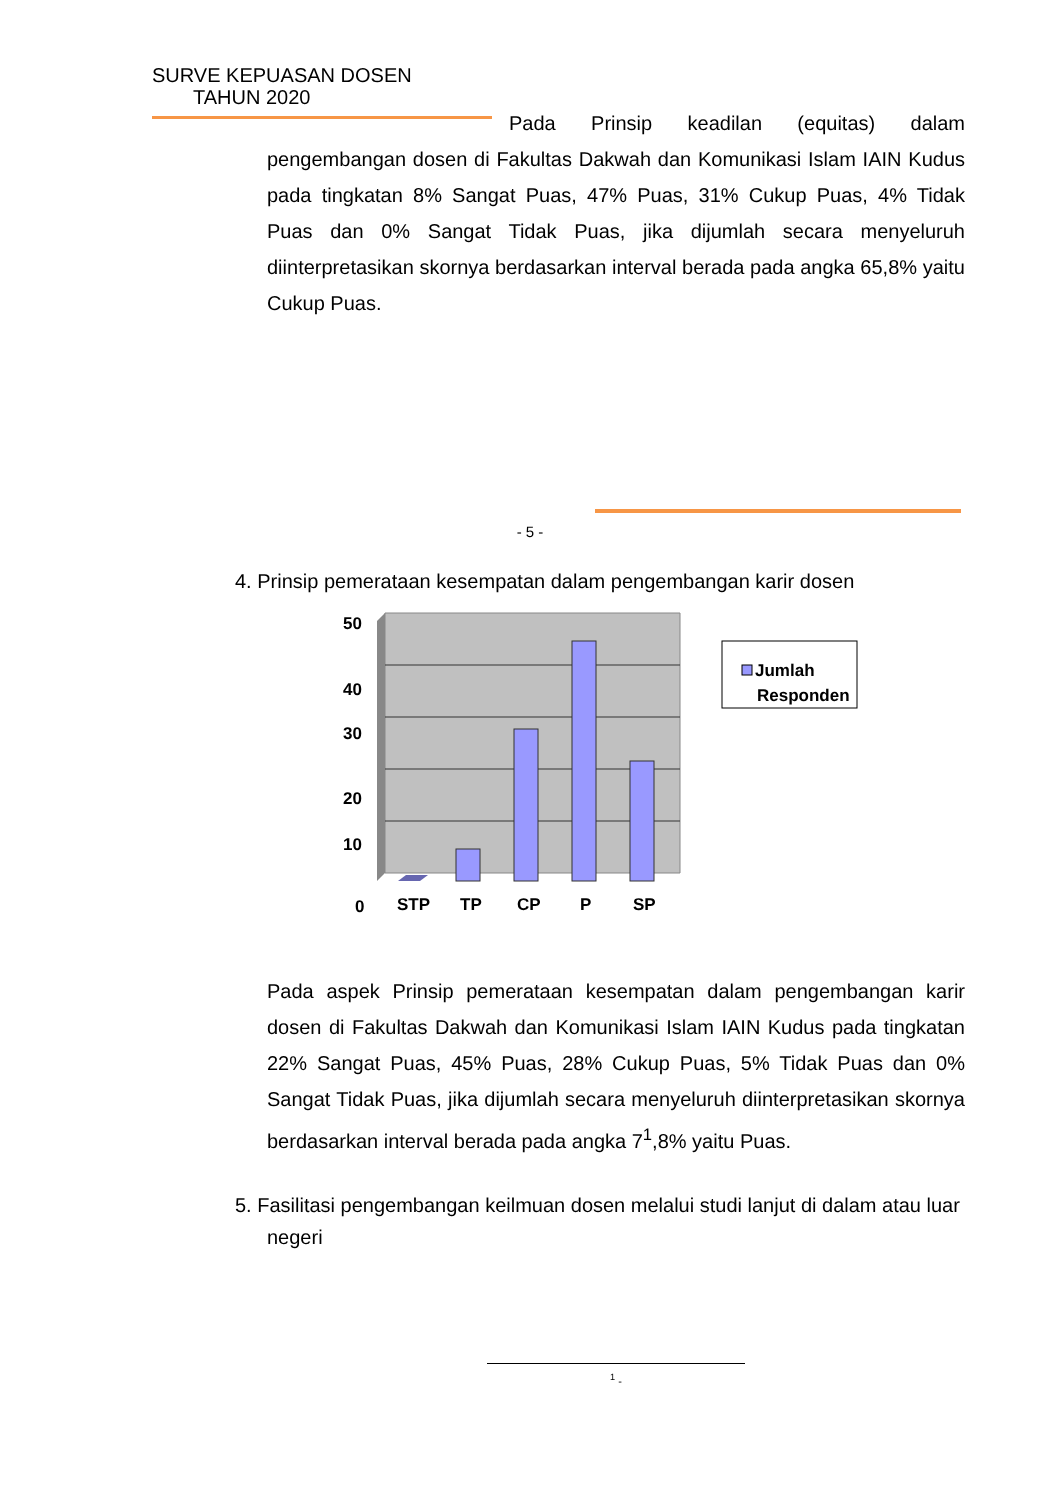SURVE KEPUASAN DOSEN
TAHUN 2020
Pada Prinsip keadilan (equitas) dalam pengembangan dosen di Fakultas Dakwah dan Komunikasi Islam IAIN Kudus pada tingkatan 8% Sangat Puas, 47% Puas, 31% Cukup Puas, 4% Tidak Puas dan 0% Sangat Tidak Puas, jika dijumlah secara menyeluruh diinterpretasikan skornya berdasarkan interval berada pada angka 65,8% yaitu Cukup Puas.
- 5 -
4. Prinsip pemerataan kesempatan dalam pengembangan karir dosen
50
40
30
20
10
0
STP
TP
CP
P
SP
Jumlah
Responden
Pada aspek Prinsip pemerataan kesempatan dalam pengembangan karir dosen di Fakultas Dakwah dan Komunikasi Islam IAIN Kudus pada tingkatan 22% Sangat Puas, 45% Puas, 28% Cukup Puas, 5% Tidak Puas dan 0% Sangat Tidak Puas, jika dijumlah secara menyeluruh diinterpretasikan skornya berdasarkan interval berada pada angka 7<sup>1</sup>,8% yaitu Puas.
5. Fasilitasi pengembangan keilmuan dosen melalui studi lanjut di dalam atau luar negeri
<sup>1</sup> -